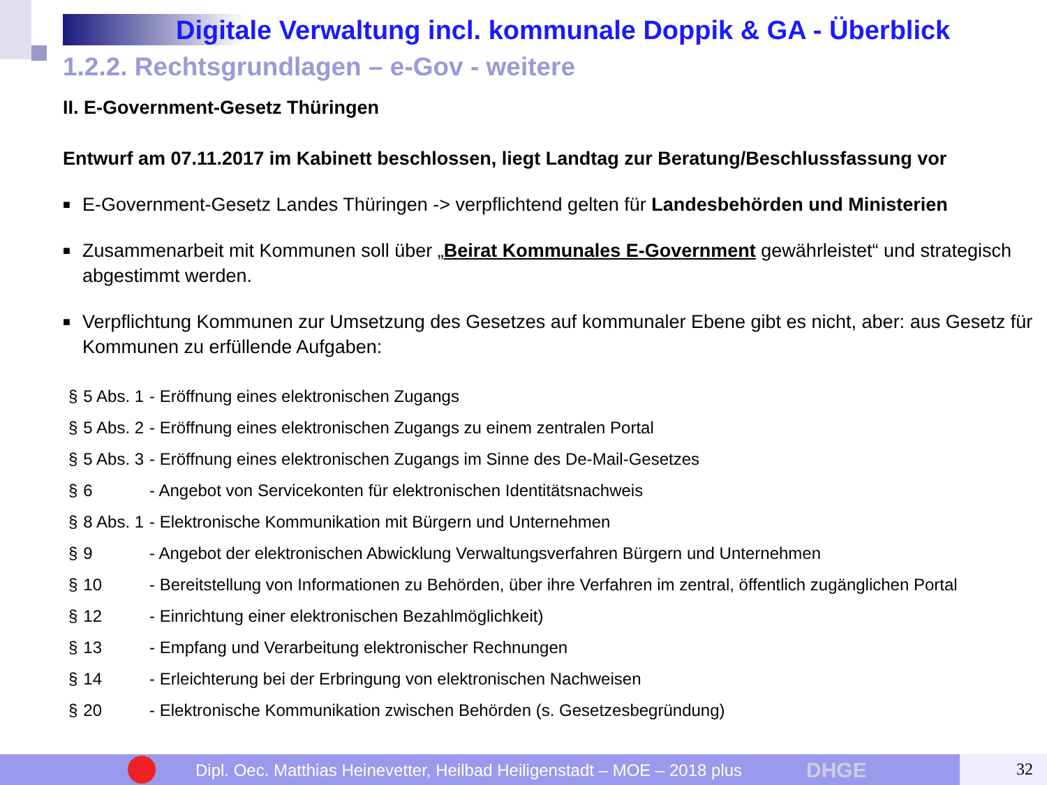Digitale Verwaltung incl. kommunale Doppik & GA - Überblick
1.2.2. Rechtsgrundlagen – e-Gov - weitere
II. E-Government-Gesetz Thüringen
Entwurf am 07.11.2017 im Kabinett beschlossen, liegt Landtag zur Beratung/Beschlussfassung vor
■ E-Government-Gesetz Landes Thüringen -> verpflichtend gelten für Landesbehörden und Ministerien
■ Zusammenarbeit mit Kommunen soll über „Beirat Kommunales E-Government gewährleistet“ und strategisch abgestimmt werden.
■ Verpflichtung Kommunen zur Umsetzung des Gesetzes auf kommunaler Ebene gibt es nicht, aber: aus Gesetz für Kommunen zu erfüllende Aufgaben:
| § | 5 Abs. 1 | - Eröffnung eines elektronischen Zugangs |
| § | 5 Abs. 2 | - Eröffnung eines elektronischen Zugangs zu einem zentralen Portal |
| § | 5 Abs. 3 | - Eröffnung eines elektronischen Zugangs im Sinne des De-Mail-Gesetzes |
| § | 6 | - Angebot von Servicekonten für elektronischen Identitätsnachweis |
| § | 8 Abs. 1 | - Elektronische Kommunikation mit Bürgern und Unternehmen |
| § | 9 | - Angebot der elektronischen Abwicklung Verwaltungsverfahren Bürgern und Unternehmen |
| § | 10 | - Bereitstellung von Informationen zu Behörden, über ihre Verfahren im zentral, öffentlich zugänglichen Portal |
| § | 12 | - Einrichtung einer elektronischen Bezahlmöglichkeit) |
| § | 13 | - Empfang und Verarbeitung elektronischer Rechnungen |
| § | 14 | - Erleichterung bei der Erbringung von elektronischen Nachweisen |
| § | 20 | - Elektronische Kommunikation zwischen Behörden (s. Gesetzesbegründung) |
Dipl. Oec. Matthias Heinevetter, Heilbad Heiligenstadt – MOE – 2018 plus DHGE 32